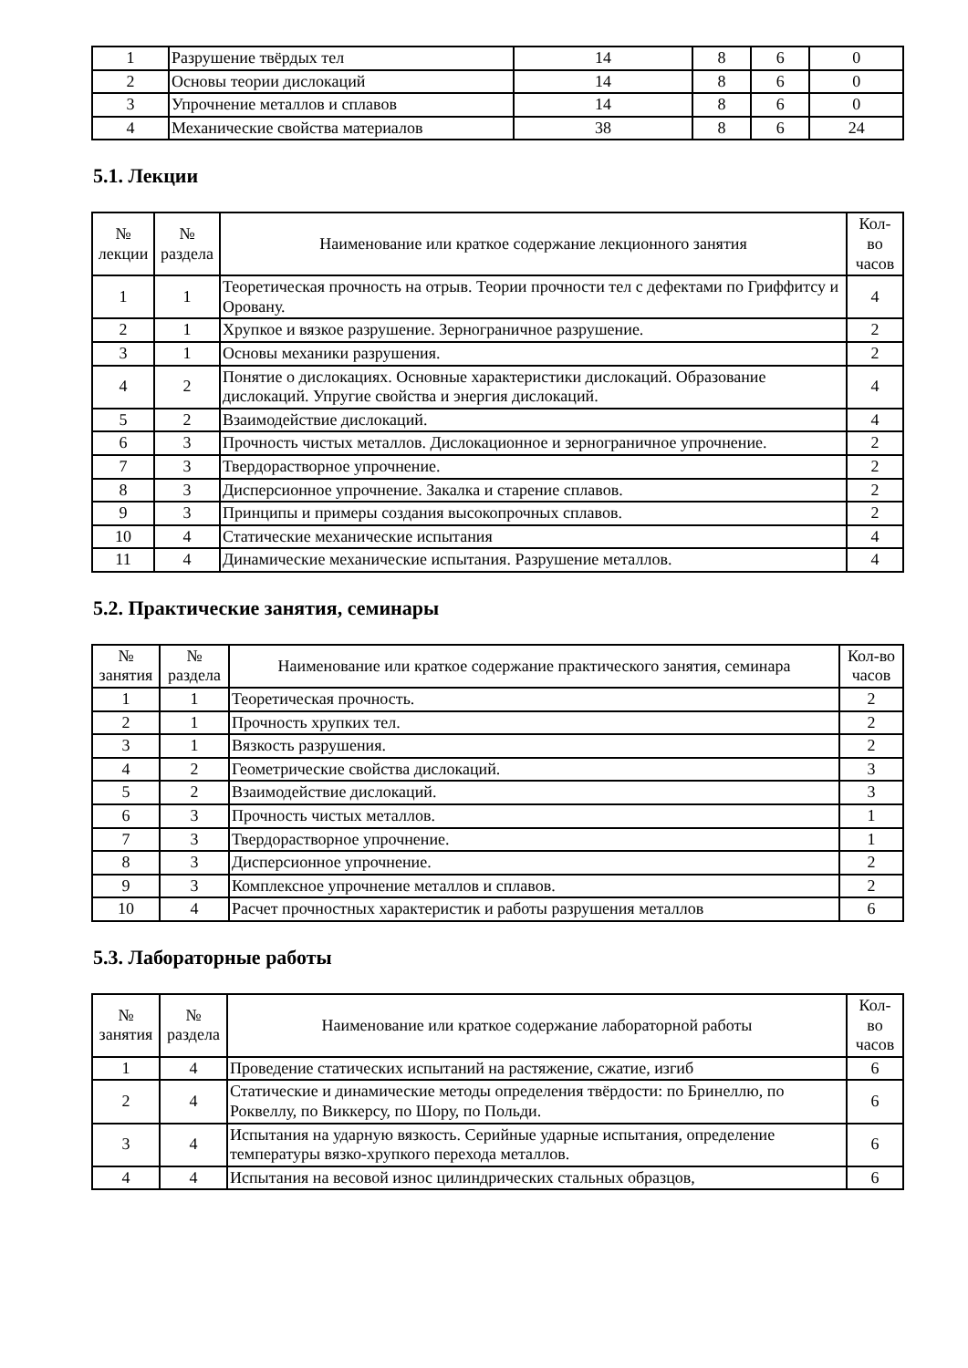| 1 | Разрушение твёрдых тел | 14 | 8 | 6 | 0 |
| 2 | Основы теории дислокаций | 14 | 8 | 6 | 0 |
| 3 | Упрочнение металлов и сплавов | 14 | 8 | 6 | 0 |
| 4 | Механические свойства материалов | 38 | 8 | 6 | 24 |
5.1. Лекции
| № лекции | № раздела | Наименование или краткое содержание лекционного занятия | Кол- во часов |
| --- | --- | --- | --- |
| 1 | 1 | Теоретическая прочность на отрыв. Теории прочности тел с дефектами по Гриффитсу и Оровану. | 4 |
| 2 | 1 | Хрупкое и вязкое разрушение. Зернограничное разрушение. | 2 |
| 3 | 1 | Основы механики разрушения. | 2 |
| 4 | 2 | Понятие о дислокациях. Основные характеристики дислокаций. Образование дислокаций. Упругие свойства и энергия дислокаций. | 4 |
| 5 | 2 | Взаимодействие дислокаций. | 4 |
| 6 | 3 | Прочность чистых металлов. Дислокационное и зернограничное упрочнение. | 2 |
| 7 | 3 | Твердорастворное упрочнение. | 2 |
| 8 | 3 | Дисперсионное упрочнение. Закалка и старение сплавов. | 2 |
| 9 | 3 | Принципы и примеры создания высокопрочных сплавов. | 2 |
| 10 | 4 | Статические механические испытания | 4 |
| 11 | 4 | Динамические механические испытания. Разрушение металлов. | 4 |
5.2. Практические занятия, семинары
| № занятия | № раздела | Наименование или краткое содержание практического занятия, семинара | Кол-во часов |
| --- | --- | --- | --- |
| 1 | 1 | Теоретическая прочность. | 2 |
| 2 | 1 | Прочность хрупких тел. | 2 |
| 3 | 1 | Вязкость разрушения. | 2 |
| 4 | 2 | Геометрические свойства дислокаций. | 3 |
| 5 | 2 | Взаимодействие дислокаций. | 3 |
| 6 | 3 | Прочность чистых металлов. | 1 |
| 7 | 3 | Твердорастворное упрочнение. | 1 |
| 8 | 3 | Дисперсионное упрочнение. | 2 |
| 9 | 3 | Комплексное упрочнение металлов и сплавов. | 2 |
| 10 | 4 | Расчет прочностных характеристик и работы разрушения металлов | 6 |
5.3. Лабораторные работы
| № занятия | № раздела | Наименование или краткое содержание лабораторной работы | Кол- во часов |
| --- | --- | --- | --- |
| 1 | 4 | Проведение статических испытаний на растяжение, сжатие, изгиб | 6 |
| 2 | 4 | Статические и динамические методы определения твёрдости: по Бринеллю, по Роквеллу, по Виккерсу, по Шору, по Польди. | 6 |
| 3 | 4 | Испытания на ударную вязкость. Серийные ударные испытания, определение температуры вязко-хрупкого перехода металлов. | 6 |
| 4 | 4 | Испытания на весовой износ цилиндрических стальных образцов, | 6 |